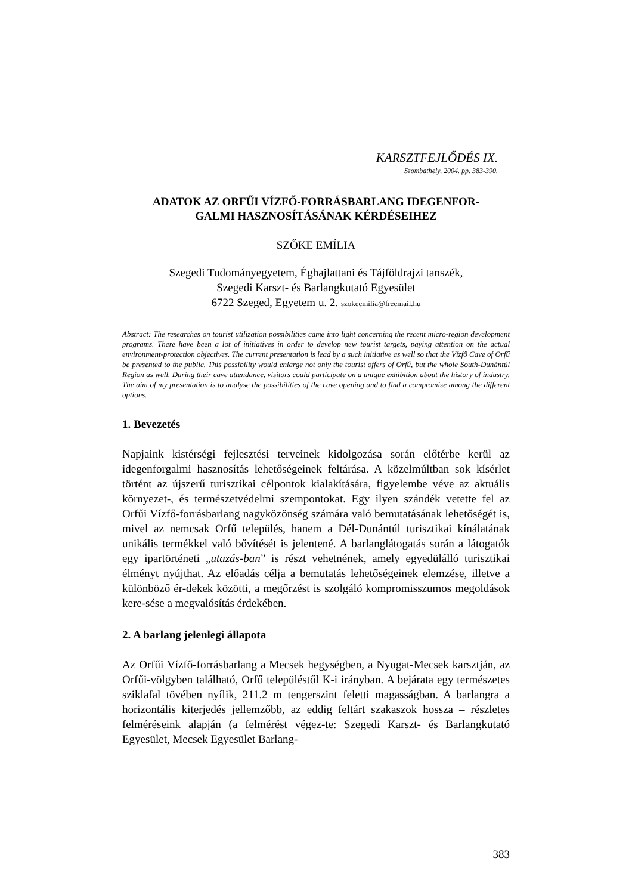KARSZTFEJLŐDÉS IX.
Szombathely, 2004. pp. 383-390.
ADATOK AZ ORFŰI VÍZFŐ-FORRÁSBARLANG IDEGENFOR-
GALMI HASZNOSÍTÁSÁNAK KÉRDÉSEIHEZ
SZŐKE EMÍLIA
Szegedi Tudományegyetem, Éghajlattani és Tájföldrajzi tanszék,
Szegedi Karszt- és Barlangkutató Egyesület
6722 Szeged, Egyetem u. 2. szokeemilia@freemail.hu
Abstract: The researches on tourist utilization possibilities came into light concerning the recent micro-region development programs. There have been a lot of initiatives in order to develop new tourist targets, paying attention on the actual environment-protection objectives. The current presentation is lead by a such initiative as well so that the Vízfő Cave of Orfű be presented to the public. This possibility would enlarge not only the tourist offers of Orfű, but the whole South-Dunántúl Region as well. During their cave attendance, visitors could participate on a unique exhibition about the history of industry. The aim of my presentation is to analyse the possibilities of the cave opening and to find a compromise among the different options.
1. Bevezetés
Napjaink kistérségi fejlesztési terveinek kidolgozása során előtérbe kerül az idegenforgalmi hasznosítás lehetőségeinek feltárása. A közelmúltban sok kísérlet történt az újszerű turisztikai célpontok kialakítására, figyelembe véve az aktuális környezet-, és természetvédelmi szempontokat. Egy ilyen szándék vetette fel az Orfűi Vízfő-forrásbarlang nagyközönség számára való bemutatásának lehetőségét is, mivel az nemcsak Orfű település, hanem a Dél-Dunántúl turisztikai kínálatának unikális termékkel való bővítését is jelentené. A barlanglátogatás során a látogatók egy ipartörténeti „utazás-ban” is részt vehetnének, amely egyedülálló turisztikai élményt nyújthat. Az előadás célja a bemutatás lehetőségeinek elemzése, illetve a különböző ér-dekek közötti, a megőrzést is szolgáló kompromisszumos megoldások kere-sése a megvalósítás érdekében.
2. A barlang jelenlegi állapota
Az Orfűi Vízfő-forrásbarlang a Mecsek hegységben, a Nyugat-Mecsek karsztján, az Orfűi-völgyben található, Orfű településtől K-i irányban. A bejárata egy természetes sziklafal tövében nyílik, 211.2 m tengerszint feletti magasságban. A barlangra a horizontális kiterjedés jellemzőbb, az eddig feltárt szakaszok hossza – részletes felméréseink alapján (a felmérést végez-te: Szegedi Karszt- és Barlangkutató Egyesület, Mecsek Egyesület Barlang-
383